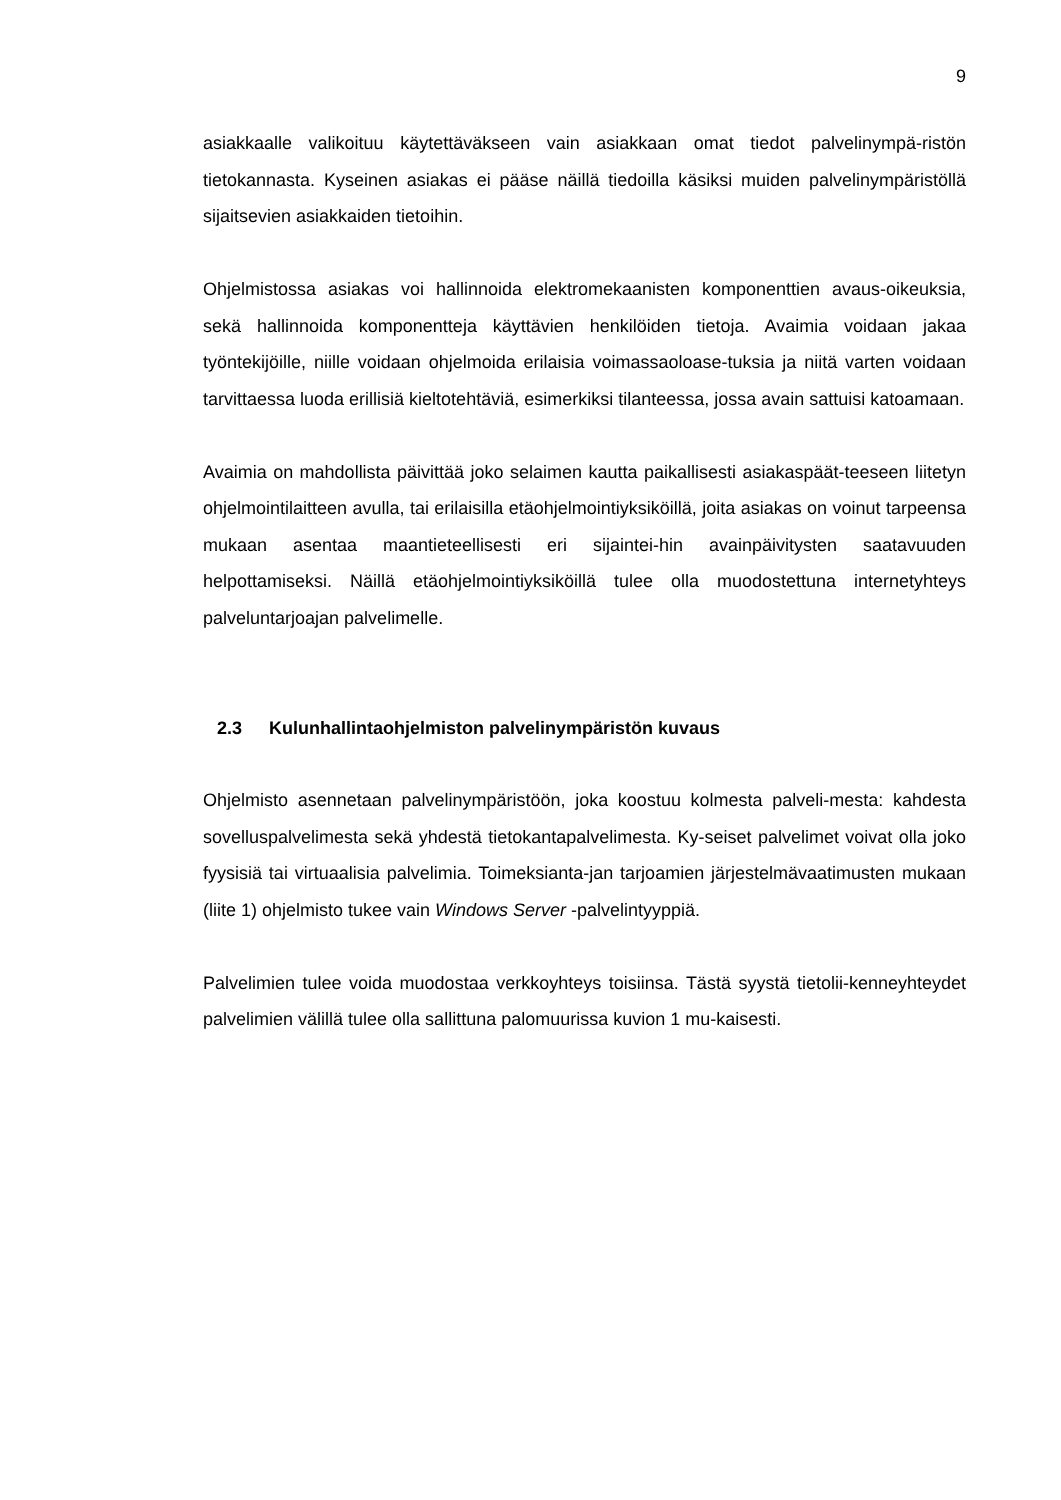9
asiakkaalle valikoituu käytettäväkseen vain asiakkaan omat tiedot palvelinympä-ristön tietokannasta. Kyseinen asiakas ei pääse näillä tiedoilla käsiksi muiden palvelinympäristöllä sijaitsevien asiakkaiden tietoihin.
Ohjelmistossa asiakas voi hallinnoida elektromekaanisten komponenttien avaus-oikeuksia, sekä hallinnoida komponentteja käyttävien henkilöiden tietoja. Avaimia voidaan jakaa työntekijöille, niille voidaan ohjelmoida erilaisia voimassaoloase-tuksia ja niitä varten voidaan tarvittaessa luoda erillisiä kieltotehtäviä, esimerkiksi tilanteessa, jossa avain sattuisi katoamaan.
Avaimia on mahdollista päivittää joko selaimen kautta paikallisesti asiakaspäät-teeseen liitetyn ohjelmointilaitteen avulla, tai erilaisilla etäohjelmointiyksiköillä, joita asiakas on voinut tarpeensa mukaan asentaa maantieteellisesti eri sijaintei-hin avainpäivitysten saatavuuden helpottamiseksi. Näillä etäohjelmointiyksiköillä tulee olla muodostettuna internetyhteys palveluntarjoajan palvelimelle.
2.3 Kulunhallintaohjelmiston palvelinympäristön kuvaus
Ohjelmisto asennetaan palvelinympäristöön, joka koostuu kolmesta palveli-mesta: kahdesta sovelluspalvelimesta sekä yhdestä tietokantapalvelimesta. Ky-seiset palvelimet voivat olla joko fyysisiä tai virtuaalisia palvelimia. Toimeksianta-jan tarjoamien järjestelmävaatimusten mukaan (liite 1) ohjelmisto tukee vain Windows Server -palvelintyyppiä.
Palvelimien tulee voida muodostaa verkkoyhteys toisiinsa. Tästä syystä tietolii-kenneyhteydet palvelimien välillä tulee olla sallittuna palomuurissa kuvion 1 mu-kaisesti.